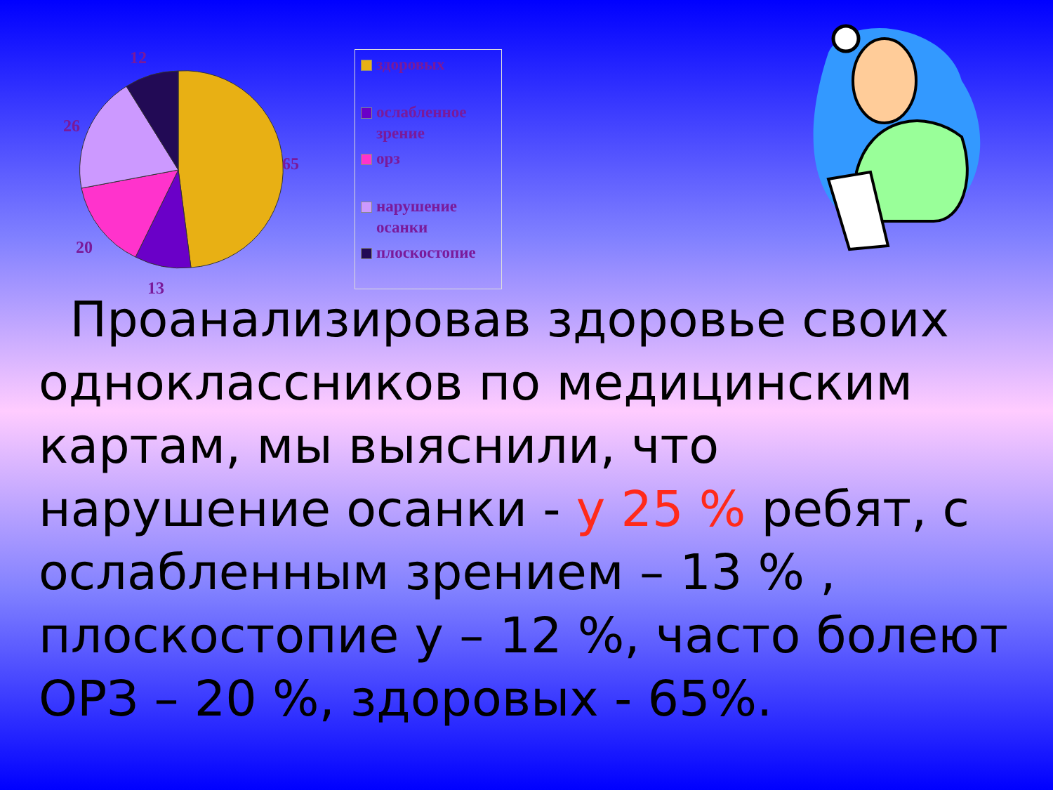12
26
65
20
13
здоровых
ослабленное зрение
орз
нарушение осанки
плоскостопие
Проанализировав здоровье своих одноклассников по медицинским картам, мы выяснили, что нарушение осанки - у 25 % ребят, с ослабленным зрением – 13 % , плоскостопие у – 12 %, часто болеют ОРЗ – 20 %, здоровых - 65%.